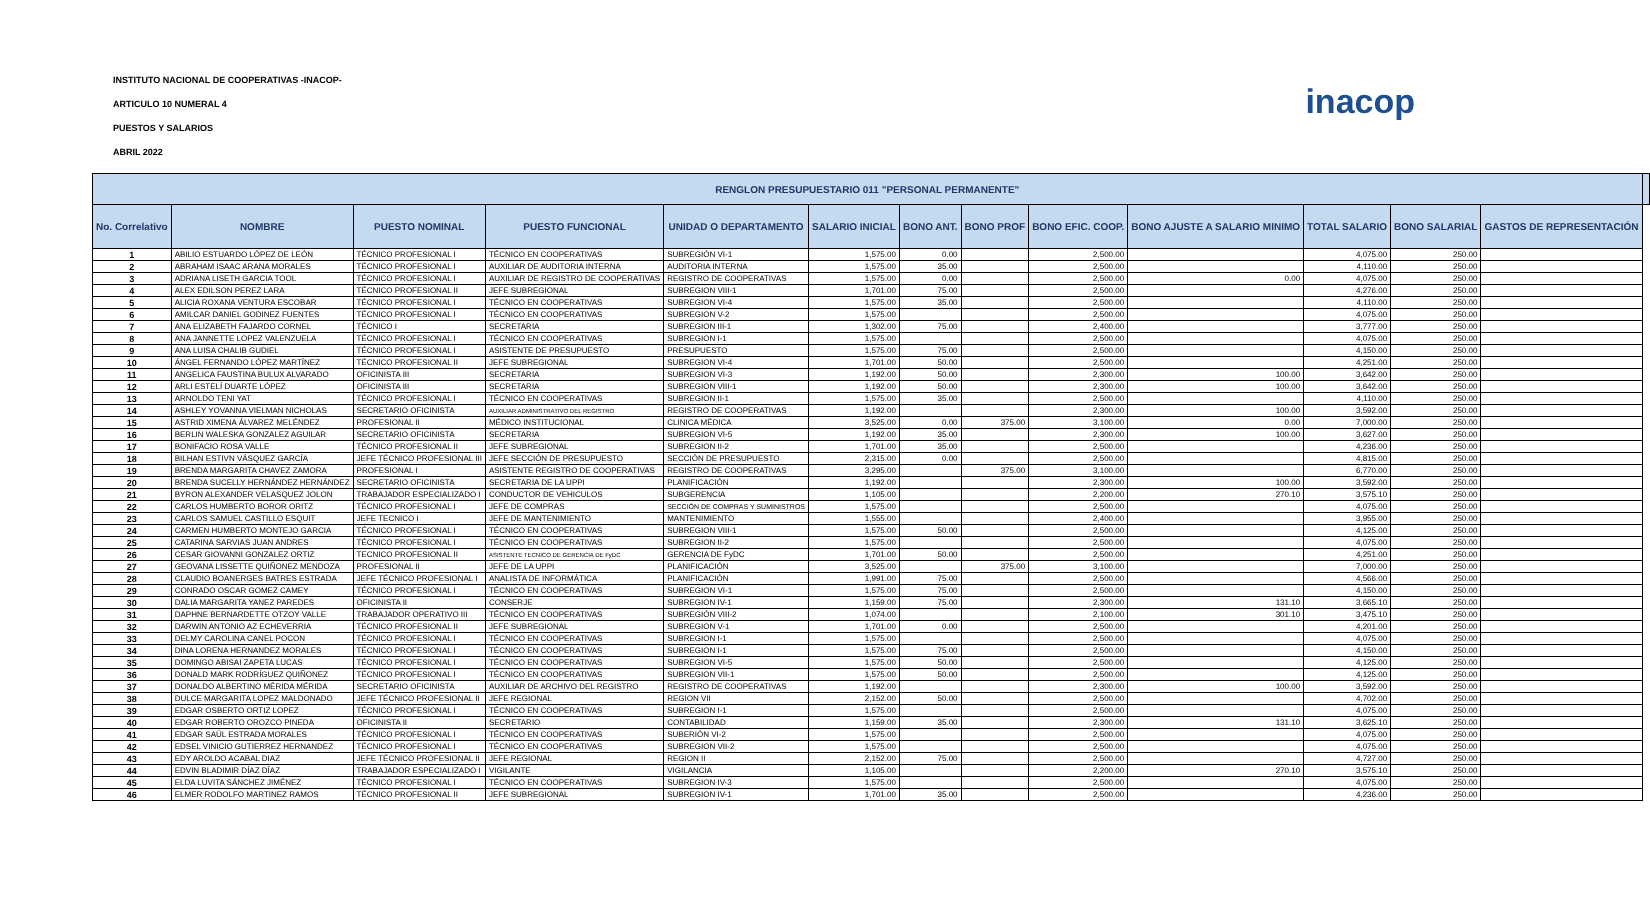INSTITUTO NACIONAL DE COOPERATIVAS -INACOP-
ARTICULO 10 NUMERAL 4
PUESTOS Y SALARIOS
ABRIL 2022
inacop
| RENGLON PRESUPUESTARIO 011 "PERSONAL PERMANENTE" | | | | | | | | | | | | | |
| --- | --- | --- | --- | --- | --- | --- | --- | --- | --- | --- | --- | --- | --- |
| No. Correlativo | NOMBRE | PUESTO NOMINAL | PUESTO FUNCIONAL | UNIDAD O DEPARTAMENTO | SALARIO INICIAL | BONO ANT. | BONO PROF | BONO EFIC. COOP. | BONO AJUSTE A SALARIO MINIMO | TOTAL SALARIO | BONO SALARIAL | GASTOS DE REPRESENTACIÓN | |
| 1 | ABILIO ESTUARDO LÓPEZ DE LEÓN | TÉCNICO PROFESIONAL I | TÉCNICO EN COOPERATIVAS | SUBREGIÓN VI-1 | 1,575.00 | 0.00 | | 2,500.00 | | 4,075.00 | 250.00 | | |
| 2 | ABRAHAM ISAAC ARANA MORALES | TÉCNICO PROFESIONAL I | AUXILIAR DE AUDITORIA INTERNA | AUDITORIA INTERNA | 1,575.00 | 35.00 | | 2,500.00 | | 4,110.00 | 250.00 | | |
| 3 | ADRIANA LISETH GARCIA TOOL | TÉCNICO PROFESIONAL I | AUXILIAR DE REGISTRO DE COOPERATIVAS | REGISTRO DE COOPERATIVAS | 1,575.00 | 0.00 | | 2,500.00 | 0.00 | 4,075.00 | 250.00 | | |
| 4 | ALEX EDILSON PEREZ LARA | TÉCNICO PROFESIONAL II | JEFE SUBREGIONAL | SUBREGION VIII-1 | 1,701.00 | 75.00 | | 2,500.00 | | 4,276.00 | 250.00 | | |
| 5 | ALICIA ROXANA VENTURA ESCOBAR | TÉCNICO PROFESIONAL I | TÉCNICO EN COOPERATIVAS | SUBREGION VI-4 | 1,575.00 | 35.00 | | 2,500.00 | | 4,110.00 | 250.00 | | |
| 6 | AMILCAR DANIEL GODINEZ FUENTES | TÉCNICO PROFESIONAL I | TÉCNICO EN COOPERATIVAS | SUBREGION V-2 | 1,575.00 | | | 2,500.00 | | 4,075.00 | 250.00 | | |
| 7 | ANA ELIZABETH FAJARDO CORNEL | TÉCNICO I | SECRETARIA | SUBREGION III-1 | 1,302.00 | 75.00 | | 2,400.00 | | 3,777.00 | 250.00 | | |
| 8 | ANA JANNETTE LOPEZ VALENZUELA | TÉCNICO PROFESIONAL I | TÉCNICO EN COOPERATIVAS | SUBREGION I-1 | 1,575.00 | | | 2,500.00 | | 4,075.00 | 250.00 | | |
| 9 | ANA LUISA CHALIB GUDIEL | TÉCNICO PROFESIONAL I | ASISTENTE DE PRESUPUESTO | PRESUPUESTO | 1,575.00 | 75.00 | | 2,500.00 | | 4,150.00 | 250.00 | | |
| 10 | ÁNGEL FERNANDO LÓPEZ MARTÍNEZ | TÉCNICO PROFESIONAL II | JEFE SUBREGIONAL | SUBREGION VI-4 | 1,701.00 | 50.00 | | 2,500.00 | | 4,251.00 | 250.00 | | |
| 11 | ANGELICA FAUSTINA BULUX ALVARADO | OFICINISTA III | SECRETARIA | SUBREGION VI-3 | 1,192.00 | 50.00 | | 2,300.00 | 100.00 | 3,642.00 | 250.00 | | |
| 12 | ARLI ESTELÍ DUARTE LÓPEZ | OFICINISTA III | SECRETARIA | SUBREGION VIII-1 | 1,192.00 | 50.00 | | 2,300.00 | 100.00 | 3,642.00 | 250.00 | | |
| 13 | ARNOLDO TENI YAT | TÉCNICO PROFESIONAL I | TÉCNICO EN COOPERATIVAS | SUBREGION II-1 | 1,575.00 | 35.00 | | 2,500.00 | | 4,110.00 | 250.00 | | |
| 14 | ASHLEY YOVANNA VIELMAN NICHOLAS | SECRETARIO OFICINISTA | AUXILIAR ADMINISTRATIVO DEL REGISTRO | REGISTRO DE COOPERATIVAS | 1,192.00 | | | 2,300.00 | 100.00 | 3,592.00 | 250.00 | | |
| 15 | ASTRID XIMENA ÁLVAREZ MELÉNDEZ | PROFESIONAL II | MÉDICO INSTITUCIONAL | CLINICA MÉDICA | 3,525.00 | 0.00 | 375.00 | 3,100.00 | 0.00 | 7,000.00 | 250.00 | | |
| 16 | BERLIN WALESKA GONZALEZ AGUILAR | SECRETARIO OFICINISTA | SECRETARIA | SUBREGION VI-5 | 1,192.00 | 35.00 | | 2,300.00 | 100.00 | 3,627.00 | 250.00 | | |
| 17 | BONIFACIO ROSA VALLE | TÉCNICO PROFESIONAL II | JEFE SUBREGIONAL | SUBREGION II-2 | 1,701.00 | 35.00 | | 2,500.00 | | 4,236.00 | 250.00 | | |
| 18 | BILHAN ESTIVN VÁSQUEZ GARCÍA | JEFE TÉCNICO PROFESIONAL III | JEFE SECCIÓN DE PRESUPUESTO | SECCIÓN DE PRESUPUESTO | 2,315.00 | 0.00 | | 2,500.00 | | 4,815.00 | 250.00 | | |
| 19 | BRENDA MARGARITA CHAVEZ ZAMORA | PROFESIONAL I | ASISTENTE REGISTRO DE COOPERATIVAS | REGISTRO DE COOPERATIVAS | 3,295.00 | | 375.00 | 3,100.00 | | 6,770.00 | 250.00 | | |
| 20 | BRENDA SUCELLY HERNÁNDEZ HERNÁNDEZ | SECRETARIO OFICINISTA | SECRETARIA DE LA UPPI | PLANIFICACIÓN | 1,192.00 | | | 2,300.00 | 100.00 | 3,592.00 | 250.00 | | |
| 21 | BYRON ALEXANDER VELASQUEZ JOLON | TRABAJADOR ESPECIALIZADO I | CONDUCTOR DE VEHICULOS | SUBGERENCIA | 1,105.00 | | | 2,200.00 | 270.10 | 3,575.10 | 250.00 | | |
| 22 | CARLOS HUMBERTO BOROR ORITZ | TÉCNICO PROFESIONAL I | JEFE DE COMPRAS | SECCIÓN DE COMPRAS Y SUMINISTROS | 1,575.00 | | | 2,500.00 | | 4,075.00 | 250.00 | | |
| 23 | CARLOS SAMUEL CASTILLO ESQUIT | JEFE TECNICO I | JEFE DE MANTENIMIENTO | MANTENIMIENTO | 1,555.00 | | | 2,400.00 | | 3,955.00 | 250.00 | | |
| 24 | CARMEN HUMBERTO MONTEJO GARCIA | TÉCNICO PROFESIONAL I | TÉCNICO EN COOPERATIVAS | SUBREGION VIII-1 | 1,575.00 | 50.00 | | 2,500.00 | | 4,125.00 | 250.00 | | |
| 25 | CATARINA SARVIAS JUAN ANDRES | TÉCNICO PROFESIONAL I | TÉCNICO EN COOPERATIVAS | SUBREGION II-2 | 1,575.00 | | | 2,500.00 | | 4,075.00 | 250.00 | | |
| 26 | CESAR GIOVANNI GONZALEZ ORTIZ | TECNICO PROFESIONAL II | ASISTENTE TECNICO DE GERENCIA DE FyDC | GERENCIA DE FyDC | 1,701.00 | 50.00 | | 2,500.00 | | 4,251.00 | 250.00 | | |
| 27 | GEOVANA LISSETTE QUIÑONEZ MENDOZA | PROFESIONAL II | JEFE DE LA UPPI | PLANIFICACIÓN | 3,525.00 | | 375.00 | 3,100.00 | | 7,000.00 | 250.00 | | |
| 28 | CLAUDIO BOANERGES BATRES ESTRADA | JEFE TÉCNICO PROFESIONAL I | ANALISTA DE INFORMÁTICA | PLANIFICACIÓN | 1,991.00 | 75.00 | | 2,500.00 | | 4,566.00 | 250.00 | | |
| 29 | CONRADO OSCAR GOMEZ CAMEY | TÉCNICO PROFESIONAL I | TÉCNICO EN COOPERATIVAS | SUBREGION VI-1 | 1,575.00 | 75.00 | | 2,500.00 | | 4,150.00 | 250.00 | | |
| 30 | DALIA MARGARITA YANEZ PAREDES | OFICINISTA II | CONSERJE | SUBREGION IV-1 | 1,159.00 | 75.00 | | 2,300.00 | 131.10 | 3,665.10 | 250.00 | | |
| 31 | DAPHNE BERNARDETTE OTZOY VALLE | TRABAJADOR OPERATIVO III | TÉCNICO EN COOPERATIVAS | SUBREGIÓN VIII-2 | 1,074.00 | | | 2,100.00 | 301.10 | 3,475.10 | 250.00 | | |
| 32 | DARWIN ANTONIO AZ ECHEVERRIA | TÉCNICO PROFESIONAL II | JEFE SUBREGIONAL | SUBREGION V-1 | 1,701.00 | 0.00 | | 2,500.00 | | 4,201.00 | 250.00 | | |
| 33 | DELMY CAROLINA CANEL POCON | TÉCNICO PROFESIONAL I | TÉCNICO EN COOPERATIVAS | SUBREGION I-1 | 1,575.00 | | | 2,500.00 | | 4,075.00 | 250.00 | | |
| 34 | DINA LORENA HERNANDEZ MORALES | TÉCNICO PROFESIONAL I | TÉCNICO EN COOPERATIVAS | SUBREGION I-1 | 1,575.00 | 75.00 | | 2,500.00 | | 4,150.00 | 250.00 | | |
| 35 | DOMINGO ABISAI ZAPETA LUCAS | TÉCNICO PROFESIONAL I | TÉCNICO EN COOPERATIVAS | SUBREGION VI-5 | 1,575.00 | 50.00 | | 2,500.00 | | 4,125.00 | 250.00 | | |
| 36 | DONALD MARK RODRÍGUEZ QUIÑONEZ | TÉCNICO PROFESIONAL I | TÉCNICO EN COOPERATIVAS | SUBREGION VII-1 | 1,575.00 | 50.00 | | 2,500.00 | | 4,125.00 | 250.00 | | |
| 37 | DONALDO ALBERTINO MÉRIDA MÉRIDA | SECRETARIO OFICINISTA | AUXILIAR DE ARCHIVO DEL REGISTRO | REGISTRO DE COOPERATIVAS | 1,192.00 | | | 2,300.00 | 100.00 | 3,592.00 | 250.00 | | |
| 38 | DULCE MARGARITA LOPEZ MALDONADO | JEFE TÉCNICO PROFESIONAL II | JEFE REGIONAL | REGION VII | 2,152.00 | 50.00 | | 2,500.00 | | 4,702.00 | 250.00 | | |
| 39 | EDGAR OSBERTO ORTIZ LOPEZ | TÉCNICO PROFESIONAL I | TÉCNICO EN COOPERATIVAS | SUBREGION I-1 | 1,575.00 | | | 2,500.00 | | 4,075.00 | 250.00 | | |
| 40 | EDGAR ROBERTO OROZCO PINEDA | OFICINISTA II | SECRETARIO | CONTABILIDAD | 1,159.00 | 35.00 | | 2,300.00 | 131.10 | 3,625.10 | 250.00 | | |
| 41 | EDGAR SAÚL ESTRADA MORALES | TÉCNICO PROFESIONAL I | TÉCNICO EN COOPERATIVAS | SUBERIÓN VI-2 | 1,575.00 | | | 2,500.00 | | 4,075.00 | 250.00 | | |
| 42 | EDSEL VINICIO GUTIERREZ HERNANDEZ | TÉCNICO PROFESIONAL I | TÉCNICO EN COOPERATIVAS | SUBREGION VII-2 | 1,575.00 | | | 2,500.00 | | 4,075.00 | 250.00 | | |
| 43 | EDY AROLDO ACABAL DIAZ | JEFE TÉCNICO PROFESIONAL II | JEFE REGIONAL | REGION II | 2,152.00 | 75.00 | | 2,500.00 | | 4,727.00 | 250.00 | | |
| 44 | EDVIN BLADIMIR DÍAZ DÍAZ | TRABAJADOR ESPECIALIZADO I | VIGILANTE | VIGILANCIA | 1,105.00 | | | 2,200.00 | 270.10 | 3,575.10 | 250.00 | | |
| 45 | ELDA LUVITA SÁNCHEZ JIMÉNEZ | TÉCNICO PROFESIONAL I | TÉCNICO EN COOPERATIVAS | SUBREGION IV-3 | 1,575.00 | | | 2,500.00 | | 4,075.00 | 250.00 | | |
| 46 | ELMER RODOLFO MARTINEZ RAMOS | TÉCNICO PROFESIONAL II | JEFE SUBREGIONAL | SUBREGION IV-1 | 1,701.00 | 35.00 | | 2,500.00 | | 4,236.00 | 250.00 | | |